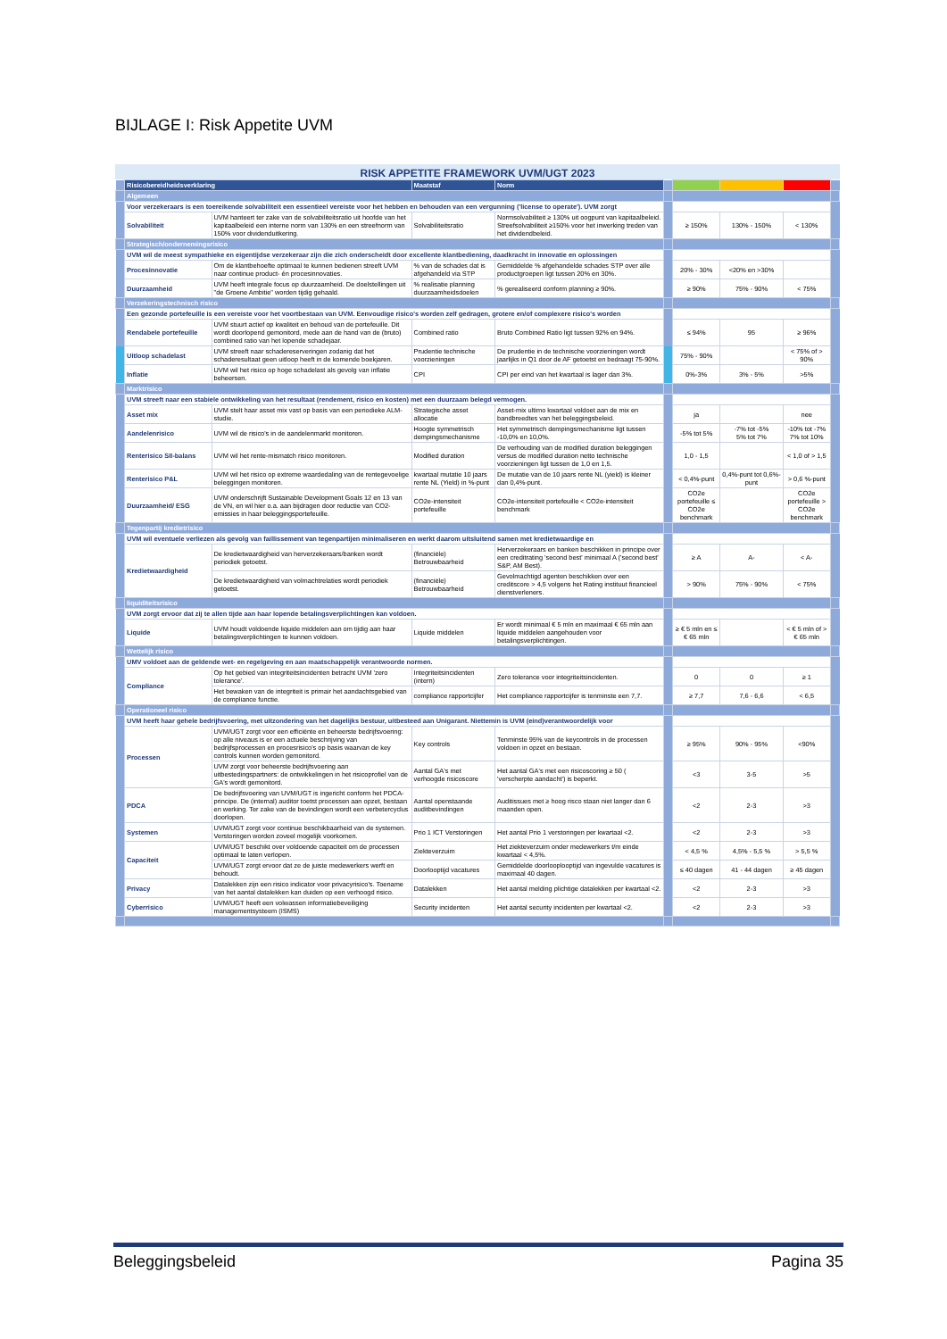BIJLAGE I: Risk Appetite UVM
RISK APPETITE FRAMEWORK UVM/UGT 2023
| | Risicobereidheidsverklaring | | Maatstaf | Norm | | | | | |
| --- | --- | --- | --- | --- | --- | --- | --- | --- | --- |
| | Algemeen | | | | | | | | |
| | Voor verzekeraars is een toereikende solvabiliteit een essentieel vereiste voor het hebben en behouden van een vergunning ('license to operate'). UVM zorgt | | | | | | | | |
| | Solvabiliteit | UVM hanteert ter zake van de solvabiliteitsratio uit hoofde van het kapitaalbeleid een interne norm van 130% en een streefnorm van 150% voor dividenduitkering. | Solvabiliteitsratio | Normsolvabiliteit ≥ 130% uit oogpunt van kapitaalbeleid. Streefsolvabiliteit ≥150% voor het inwerking treden van het dividendbeleid. | | ≥ 150% | 130% - 150% | < 130% | |
| | Strategisch/ondernemingsrisico | | | | | | | | |
| | UVM wil de meest sympathieke en eigentijdse verzekeraar zijn die zich onderscheidt door excellente klantbediening, daadkracht in innovatie en oplossingen | | | | | | | | |
| | Procesinnovatie | Om de klantbehoefte optimaal te kunnen bedienen streeft UVM naar continue product- én procesinnovaties. | % van de schades dat is afgehandeld via STP | Gemiddelde % afgehandelde schades STP over alle productgroepen ligt tussen 20% en 30%. | | 20% - 30% | <20% en >30% | | |
| | Duurzaamheid | UVM heeft integrale focus op duurzaamheid. De doelstellingen uit "de Groene Ambitie" worden tijdig gehaald. | % realisatie planning duurzaamheidsdoelen | % gerealiseerd conform planning ≥ 90%. | | ≥ 90% | 75% - 90% | < 75% | |
| | Verzekeringstechnisch risico | | | | | | | | |
| | Een gezonde portefeuille is een vereiste voor het voortbestaan van UVM. Eenvoudige risico's worden zelf gedragen, grotere en/of complexere risico's worden | | | | | | | | |
| | Rendabele portefeuille | UVM stuurt actief op kwaliteit en behoud van de portefeuille. Dit wordt doorlopend gemonitord, mede aan de hand van de (bruto) combined ratio van het lopende schadejaar. | Combined ratio | Bruto Combined Ratio ligt tussen 92% en 94%. | | ≤ 94% | 95 | ≥ 96% | |
| | Uitloop schadelast | UVM streeft naar schadereserveringen zodanig dat het schaderesultaat geen uitloop heeft in de komende boekjaren. | Prudentie technische voorzieningen | De prudentie in de technische voorzieningen wordt jaarlijks in Q1 door de AF getoetst en bedraagt 75-90%. | | 75% - 90% | | < 75% of > 90% | |
| | Inflatie | UVM wil het risico op hoge schadelast als gevolg van inflatie beheersen. | CPI | CPI per eind van het kwartaal is lager dan 3%. | | 0%-3% | 3% - 5% | >5% | |
| | Marktrisico | | | | | | | | |
| | UVM streeft naar een stabiele ontwikkeling van het resultaat (rendement, risico en kosten) met een duurzaam belegd vermogen. | | | | | | | | |
| | Asset mix | UVM stelt haar asset mix vast op basis van een periodieke ALM-studie. | Strategische asset allocatie | Asset-mix ultimo kwartaal voldoet aan de mix en bandbreedtes van het beleggingsbeleid. | | ja | | nee | |
| | Aandelenrisico | UVM wil de risico's in de aandelenmarkt monitoren. | Hoogte symmetrisch dempingsmechanisme | Het symmetrisch dempingsmechanisme ligt tussen -10,0% en 10,0%. | | -5% tot 5% | -7% tot -5% 5% tot 7% | -10% tot -7% 7% tot 10% | |
| | Renterisico SII-balans | UVM wil het rente-mismatch risico monitoren. | Modified duration | De verhouding van de modified duration beleggingen versus de modified duration netto technische voorzieningen ligt tussen de 1,0 en 1,5. | | 1,0 - 1,5 | | < 1,0 of > 1,5 | |
| | Renterisico P&L | UVM wil het risico op extreme waardedaling van de rentegevoelige beleggingen monitoren. | kwartaal mutatie 10 jaars rente NL (Yield) in %-punt | De mutatie van de 10 jaars rente NL (yield) is kleiner dan 0,4%-punt. | | < 0,4%-punt | 0,4%-punt tot 0,6%-punt | > 0,6 %-punt | |
| | Duurzaamheid/ ESG | UVM onderschrijft Sustainable Development Goals 12 en 13 van de VN, en wil hier o.a. aan bijdragen door reductie van CO2-emissies in haar beleggingsportefeuille. | CO2e-intensiteit portefeuille | CO2e-intensiteit portefeuille < CO2e-intensiteit benchmark | | CO2e portefeuille ≤ CO2e benchmark | | CO2e portefeuille > CO2e benchmark | |
| | Tegenpartij kredietrisico | | | | | | | | |
| | UVM wil eventuele verliezen als gevolg van faillissement van tegenpartijen minimaliseren en werkt daarom uitsluitend samen met kredietwaardige en | | | | | | | | |
| | Kredietwaardigheid | De kredietwaardigheid van herverzekeraars/banken wordt periodiek getoetst. | (financiële) Betrouwbaarheid | Herverzekeraars en banken beschikken in principe over een creditrating 'second best' minimaal A ('second best' S&P, AM Best). | | ≥ A | A- | < A- | |
| | | De kredietwaardigheid van volmachtrelaties wordt periodiek getoetst. | (financiële) Betrouwbaarheid | Gevolmachtigd agenten beschikken over een creditscore > 4,5 volgens het Rating instituut financieel dienstverleners. | | > 90% | 75% - 90% | < 75% | |
| | liquiditeitsrisico | | | | | | | | |
| | UVM zorgt ervoor dat zij te allen tijde aan haar lopende betalingsverplichtingen kan voldoen. | | | | | | | | |
| | Liquide | UVM houdt voldoende liquide middelen aan om tijdig aan haar betalingsverplichtingen te kunnen voldoen. | Liquide middelen | Er wordt minimaal € 5 mln en maximaal € 65 mln aan liquide middelen aangehouden voor betalingsverplichtingen. | | ≥ € 5 mln en ≤ € 65 mln | | < € 5 mln of > € 65 mln | |
| | Wettelijk risico | | | | | | | | |
| | UMV voldoet aan de geldende wet- en regelgeving en aan maatschappelijk verantwoorde normen. | | | | | | | | |
| | Compliance | Op het gebied van integriteitsincidenten betracht UVM 'zero tolerance'. | Integriteitsincidenten (intern) | Zero tolerance voor integriteitsincidenten. | | 0 | 0 | ≥ 1 | |
| | | Het bewaken van de integriteit is primair het aandachtsgebied van de compliance functie. | compliance rapportcijfer | Het compliance rapportcijfer is tenminste een 7,7. | | ≥ 7,7 | 7,6 - 6,6 | < 6,5 | |
| | Operationeel risico | | | | | | | | |
| | UVM heeft haar gehele bedrijfsvoering, met uitzondering van het dagelijks bestuur, uitbesteed aan Unigarant. Niettemin is UVM (eind)verantwoordelijk voor | | | | | | | | |
| | Processen | UVM/UGT zorgt voor een efficiënte en beheerste bedrijfsvoering: op alle niveaus is er een actuele beschrijving van bedrijfsprocessen en procesrisico's op basis waarvan de key controls kunnen worden gemonitord. | Key controls | Tenminste 95% van de keycontrols in de processen voldoen in opzet en bestaan. | | ≥ 95% | 90% - 95% | <90% | |
| | | UVM zorgt voor beheerste bedrijfsvoering aan uitbestedingspartners: de ontwikkelingen in het risicoprofiel van de GA's wordt gemonitord. | Aantal GA's met verhoogde risicoscore | Het aantal GA's met een risicoscoring ≥ 50 ( 'verscherpte aandacht') is beperkt. | | <3 | 3-5 | >5 | |
| | PDCA | De bedrijfsvoering van UVM/UGT is ingericht conform het PDCA-principe. De (internal) auditor toetst processen aan opzet, bestaan en werking. Ter zake van de bevindingen wordt een verbetercyclus doorlopen. | Aantal openstaande auditbevindingen | Auditissues met ≥ hoog risco staan niet langer dan 6 maanden open. | | <2 | 2-3 | >3 | |
| | Systemen | UVM/UGT zorgt voor continue beschikbaarheid van de systemen. Verstoringen worden zoveel mogelijk voorkomen. | Prio 1 ICT Verstoringen | Het aantal Prio 1 verstoringen per kwartaal <2. | | <2 | 2-3 | >3 | |
| | Capaciteit | UVM/UGT beschikt over voldoende capaciteit om de processen optimaal te laten verlopen. | Ziekteverzuim | Het ziekteverzuim onder medewerkers t/m einde kwartaal < 4,5%. | | < 4,5 % | 4,5% - 5,5 % | > 5,5 % | |
| | | UVM/UGT zorgt ervoor dat ze de juiste medewerkers werft en behoudt. | Doorlooptijd vacatures | Gemiddelde doorlooplooptijd van ingevulde vacatures is maximaal 40 dagen. | | ≤ 40 dagen | 41 - 44 dagen | ≥ 45 dagen | |
| | Privacy | Datalekken zijn een risico indicator voor privacyrisico's. Toename van het aantal datalekken kan duiden op een verhoogd risico. | Datalekken | Het aantal melding plichtige datalekken per kwartaal <2. | | <2 | 2-3 | >3 | |
| | Cyberrisico | UVM/UGT heeft een volwassen informatiebeveiliging managementsysteem (ISMS) | Security incidenten | Het aantal security incidenten per kwartaal <2. | | <2 | 2-3 | >3 | |
Beleggingsbeleid Pagina 35